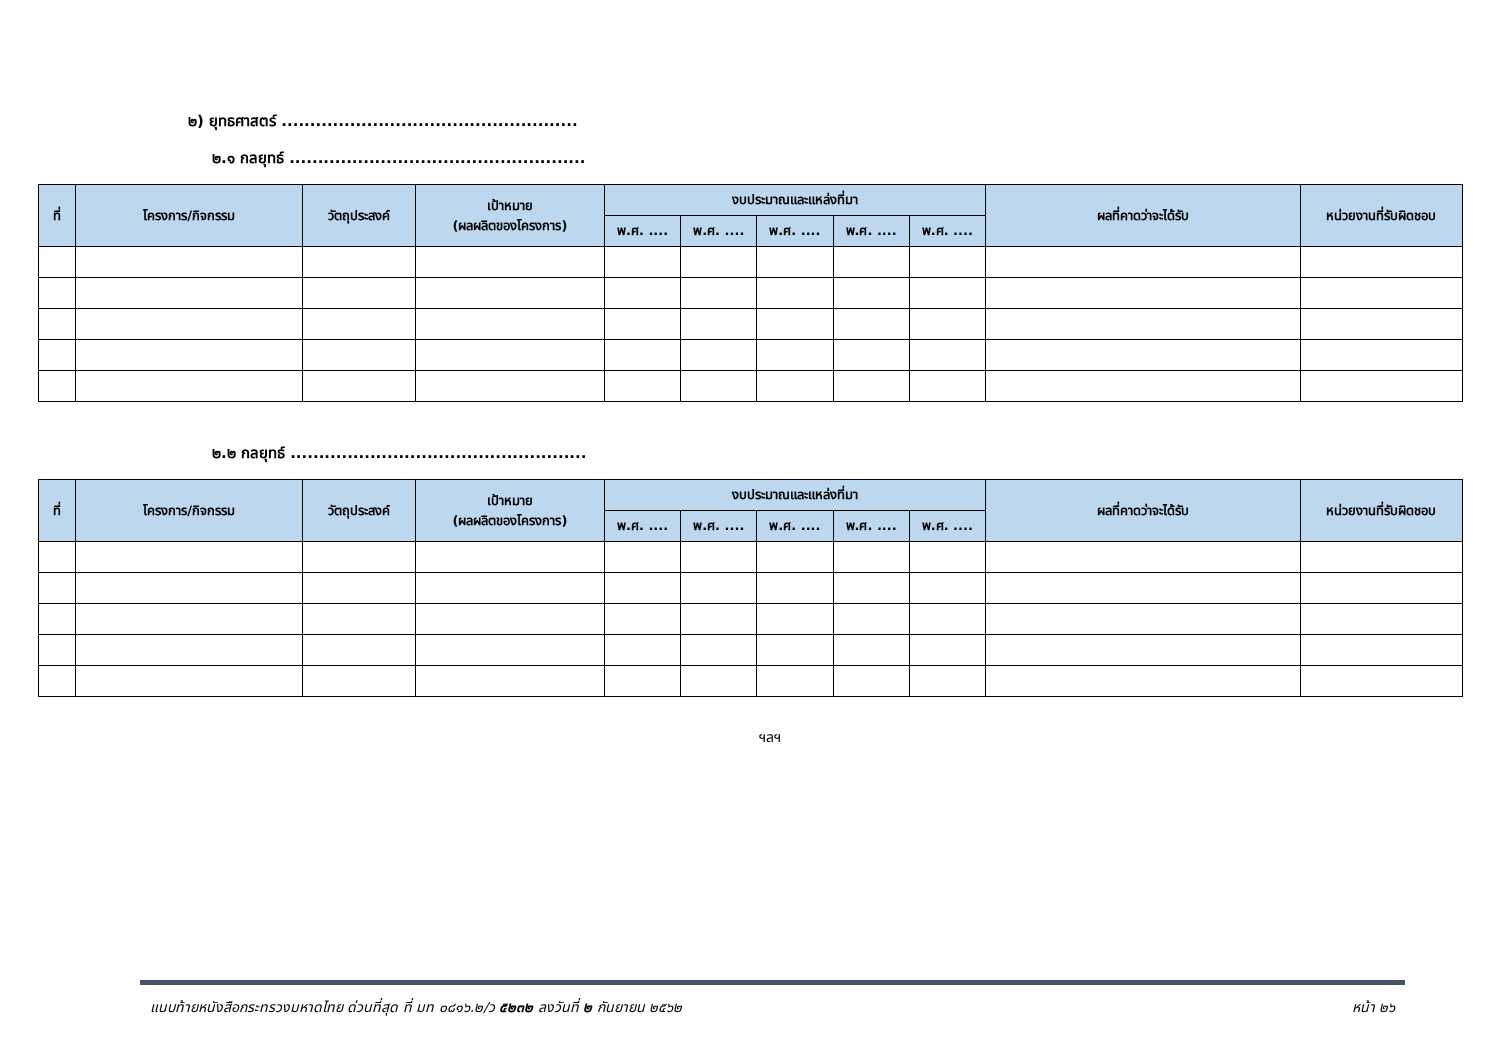๒) ยุทธศาสตร์ ....................................................
๒.๑ กลยุทธ์ ....................................................
| ที่ | โครงการ/กิจกรรม | วัตถุประสงค์ | เป้าหมาย (ผลผลิตของโครงการ) | งบประมาณและแหล่งที่มา | | | | | ผลที่คาดว่าจะได้รับ | หน่วยงานที่รับผิดชอบ |
| --- | --- | --- | --- | --- | --- | --- | --- | --- | --- | --- |
| | | | | พ.ศ. .... | พ.ศ. .... | พ.ศ. .... | พ.ศ. .... | พ.ศ. .... | | |
๒.๒ กลยุทธ์ ....................................................
| ที่ | โครงการ/กิจกรรม | วัตถุประสงค์ | เป้าหมาย (ผลผลิตของโครงการ) | งบประมาณและแหล่งที่มา | | | | | ผลที่คาดว่าจะได้รับ | หน่วยงานที่รับผิดชอบ |
| --- | --- | --- | --- | --- | --- | --- | --- | --- | --- | --- |
| | | | | พ.ศ. .... | พ.ศ. .... | พ.ศ. .... | พ.ศ. .... | พ.ศ. .... | | |
ฯลฯ
แนบท้ายหนังสือกระทรวงมหาดไทย ด่วนที่สุด ที่ มท ๐๘๑๖.๒/ว ๕๒๓๒ ลงวันที่ ๒ กันยายน ๒๕๖๒ หน้า ๒๖